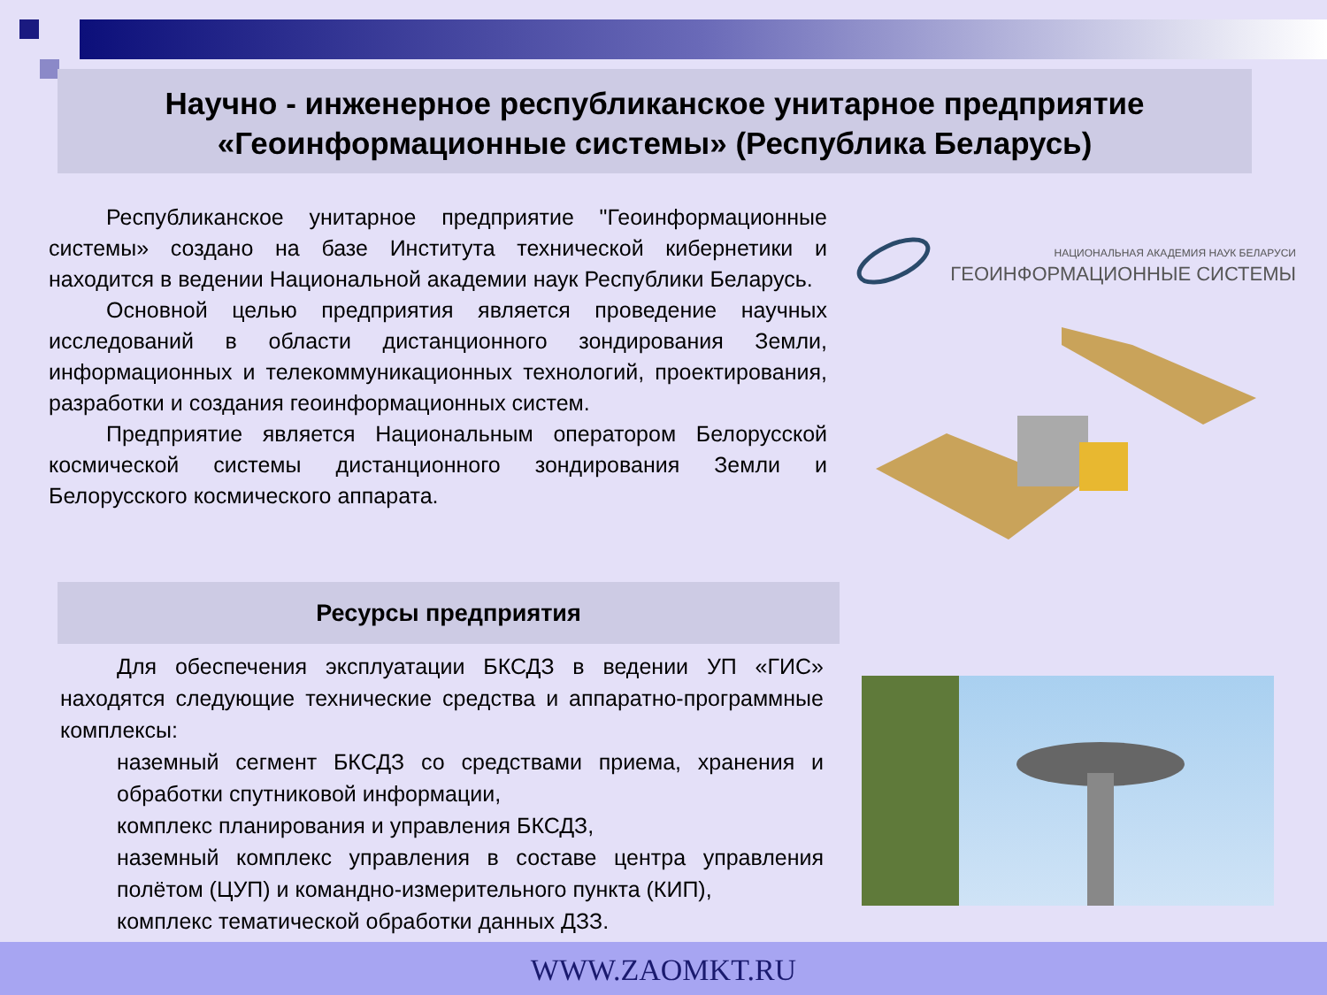Научно - инженерное республиканское унитарное предприятие
«Геоинформационные системы» (Республика Беларусь)
Республиканское унитарное предприятие "Геоинформационные системы» создано на базе Института технической кибернетики и находится в ведении Национальной академии наук Республики Беларусь.
Основной целью предприятия является проведение научных исследований в области дистанционного зондирования Земли, информационных и телекоммуникационных технологий, проектирования, разработки и создания геоинформационных систем.
Предприятие является Национальным оператором Белорусской космической системы дистанционного зондирования Земли и Белорусского космического аппарата.
НАЦИОНАЛЬНАЯ АКАДЕМИЯ НАУК БЕЛАРУСИ
ГЕОИНФОРМАЦИОННЫЕ СИСТЕМЫ
Ресурсы предприятия
Для обеспечения эксплуатации БКСДЗ в ведении УП «ГИС» находятся следующие технические средства и аппаратно-программные комплексы:
наземный сегмент БКСДЗ со средствами приема, хранения и обработки спутниковой информации,
комплекс планирования и управления БКСДЗ,
наземный комплекс управления в составе центра управления полётом (ЦУП) и командно-измерительного пункта (КИП),
комплекс тематической обработки данных ДЗЗ.
WWW.ZAOMKT.RU